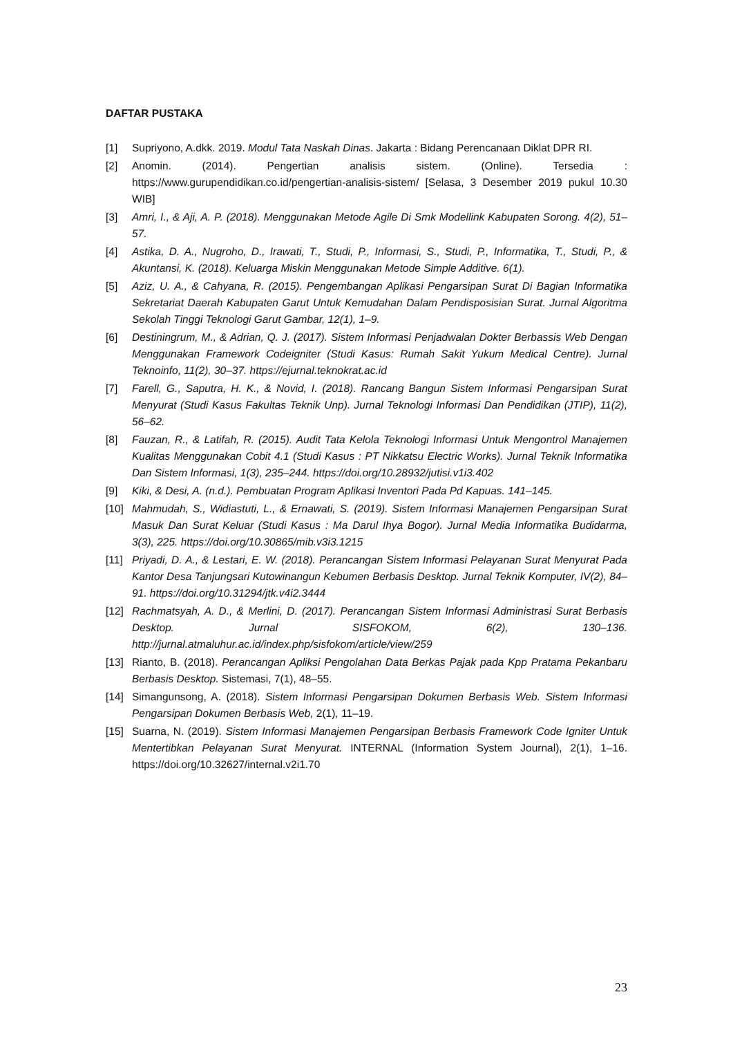DAFTAR PUSTAKA
[1] Supriyono, A.dkk. 2019. Modul Tata Naskah Dinas. Jakarta : Bidang Perencanaan Diklat DPR RI.
[2] Anomin. (2014). Pengertian analisis sistem. (Online). Tersedia : https://www.gurupendidikan.co.id/pengertian-analisis-sistem/ [Selasa, 3 Desember 2019 pukul 10.30 WIB]
[3] Amri, I., & Aji, A. P. (2018). Menggunakan Metode Agile Di Smk Modellink Kabupaten Sorong. 4(2), 51–57.
[4] Astika, D. A., Nugroho, D., Irawati, T., Studi, P., Informasi, S., Studi, P., Informatika, T., Studi, P., & Akuntansi, K. (2018). Keluarga Miskin Menggunakan Metode Simple Additive. 6(1).
[5] Aziz, U. A., & Cahyana, R. (2015). Pengembangan Aplikasi Pengarsipan Surat Di Bagian Informatika Sekretariat Daerah Kabupaten Garut Untuk Kemudahan Dalam Pendisposisian Surat. Jurnal Algoritma Sekolah Tinggi Teknologi Garut Gambar, 12(1), 1–9.
[6] Destiningrum, M., & Adrian, Q. J. (2017). Sistem Informasi Penjadwalan Dokter Berbassis Web Dengan Menggunakan Framework Codeigniter (Studi Kasus: Rumah Sakit Yukum Medical Centre). Jurnal Teknoinfo, 11(2), 30–37. https://ejurnal.teknokrat.ac.id
[7] Farell, G., Saputra, H. K., & Novid, I. (2018). Rancang Bangun Sistem Informasi Pengarsipan Surat Menyurat (Studi Kasus Fakultas Teknik Unp). Jurnal Teknologi Informasi Dan Pendidikan (JTIP), 11(2), 56–62.
[8] Fauzan, R., & Latifah, R. (2015). Audit Tata Kelola Teknologi Informasi Untuk Mengontrol Manajemen Kualitas Menggunakan Cobit 4.1 (Studi Kasus : PT Nikkatsu Electric Works). Jurnal Teknik Informatika Dan Sistem Informasi, 1(3), 235–244. https://doi.org/10.28932/jutisi.v1i3.402
[9] Kiki, & Desi, A. (n.d.). Pembuatan Program Aplikasi Inventori Pada Pd Kapuas. 141–145.
[10] Mahmudah, S., Widiastuti, L., & Ernawati, S. (2019). Sistem Informasi Manajemen Pengarsipan Surat Masuk Dan Surat Keluar (Studi Kasus : Ma Darul Ihya Bogor). Jurnal Media Informatika Budidarma, 3(3), 225. https://doi.org/10.30865/mib.v3i3.1215
[11] Priyadi, D. A., & Lestari, E. W. (2018). Perancangan Sistem Informasi Pelayanan Surat Menyurat Pada Kantor Desa Tanjungsari Kutowinangun Kebumen Berbasis Desktop. Jurnal Teknik Komputer, IV(2), 84–91. https://doi.org/10.31294/jtk.v4i2.3444
[12] Rachmatsyah, A. D., & Merlini, D. (2017). Perancangan Sistem Informasi Administrasi Surat Berbasis Desktop. Jurnal SISFOKOM, 6(2), 130–136. http://jurnal.atmaluhur.ac.id/index.php/sisfokom/article/view/259
[13] Rianto, B. (2018). Perancangan Apliksi Pengolahan Data Berkas Pajak pada Kpp Pratama Pekanbaru Berbasis Desktop. Sistemasi, 7(1), 48–55.
[14] Simangunsong, A. (2018). Sistem Informasi Pengarsipan Dokumen Berbasis Web. Sistem Informasi Pengarsipan Dokumen Berbasis Web, 2(1), 11–19.
[15] Suarna, N. (2019). Sistem Informasi Manajemen Pengarsipan Berbasis Framework Code Igniter Untuk Mentertibkan Pelayanan Surat Menyurat. INTERNAL (Information System Journal), 2(1), 1–16. https://doi.org/10.32627/internal.v2i1.70
23